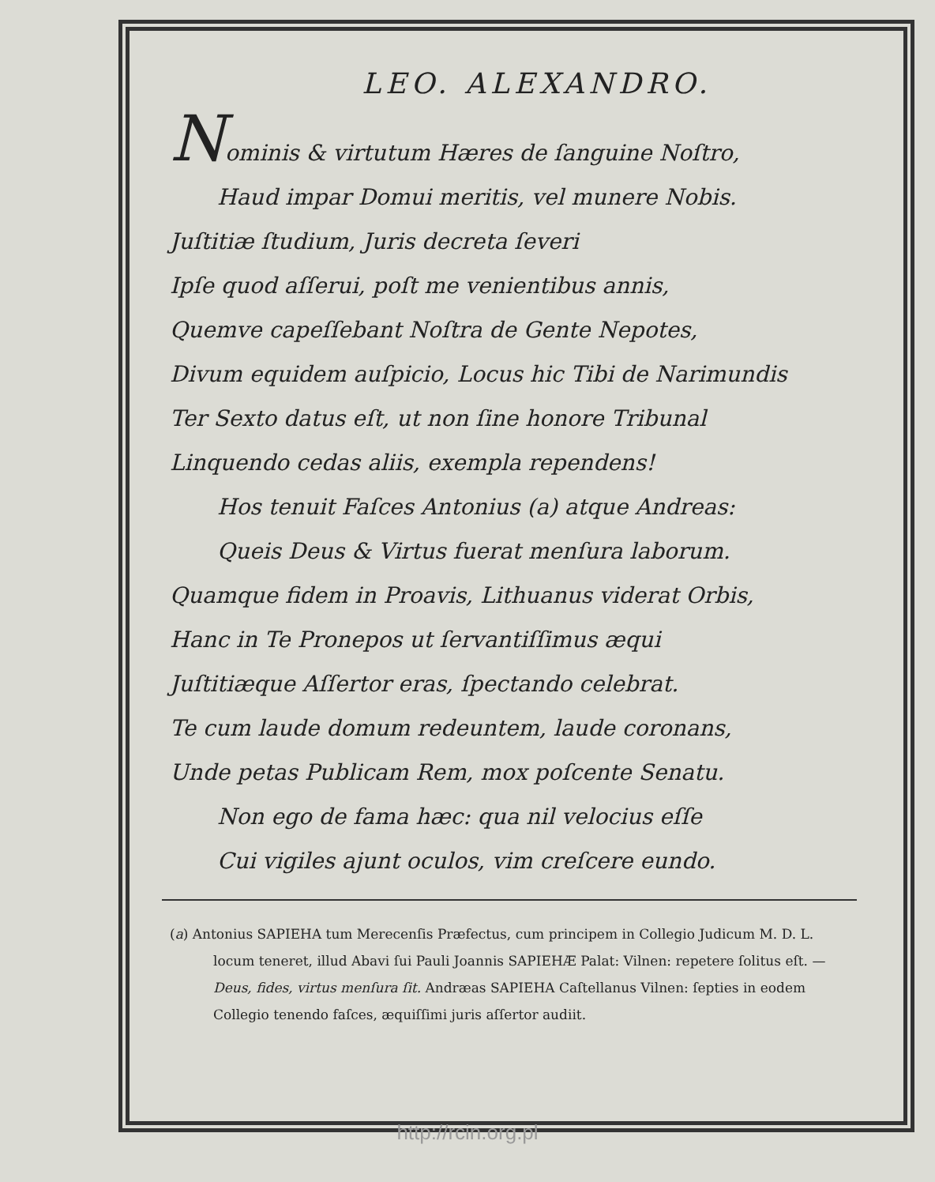LEO. ALEXANDRO.
Nominis & virtutum Hæres de ſanguine Noſtro,
Haud impar Domui meritis, vel munere Nobis.
Juſtitiæ ſtudium, Juris decreta ſeveri
Ipſe quod aſſerui, poſt me venientibus annis,
Quemve capeſſebant Noſtra de Gente Nepotes,
Divum equidem auſpicio, Locus hic Tibi de Narimundis
Ter Sexto datus eſt, ut non ſine honore Tribunal
Linquendo cedas aliis, exempla rependens!
Hos tenuit Faſces Antonius (a) atque Andreas:
Queis Deus & Virtus fuerat menſura laborum.
Quamque fidem in Proavis, Lithuanus viderat Orbis,
Hanc in Te Pronepos ut ſervantiſſimus æqui
Juſtitiæque Aſſertor eras, ſpectando celebrat.
Te cum laude domum redeuntem, laude coronans,
Unde petas Publicam Rem, mox poſcente Senatu.
Non ego de fama hæc: qua nil velocius eſſe
Cui vigiles ajunt oculos, vim creſcere eundo.
(a) Antonius SAPIEHA tum Merecenſis Præfectus, cum principem in Collegio Judicum M. D. L. locum teneret, illud Abavi ſui Pauli Joannis SAPIEHÆ Palat: Vilnen: repetere ſolitus eſt. — Deus, fides, virtus menſura ſit. Andræas SAPIEHA Caſtellanus Vilnen: ſepties in eodem Collegio tenendo faſces, æquiſſimi juris aſſertor audiit.
http://rcin.org.pl